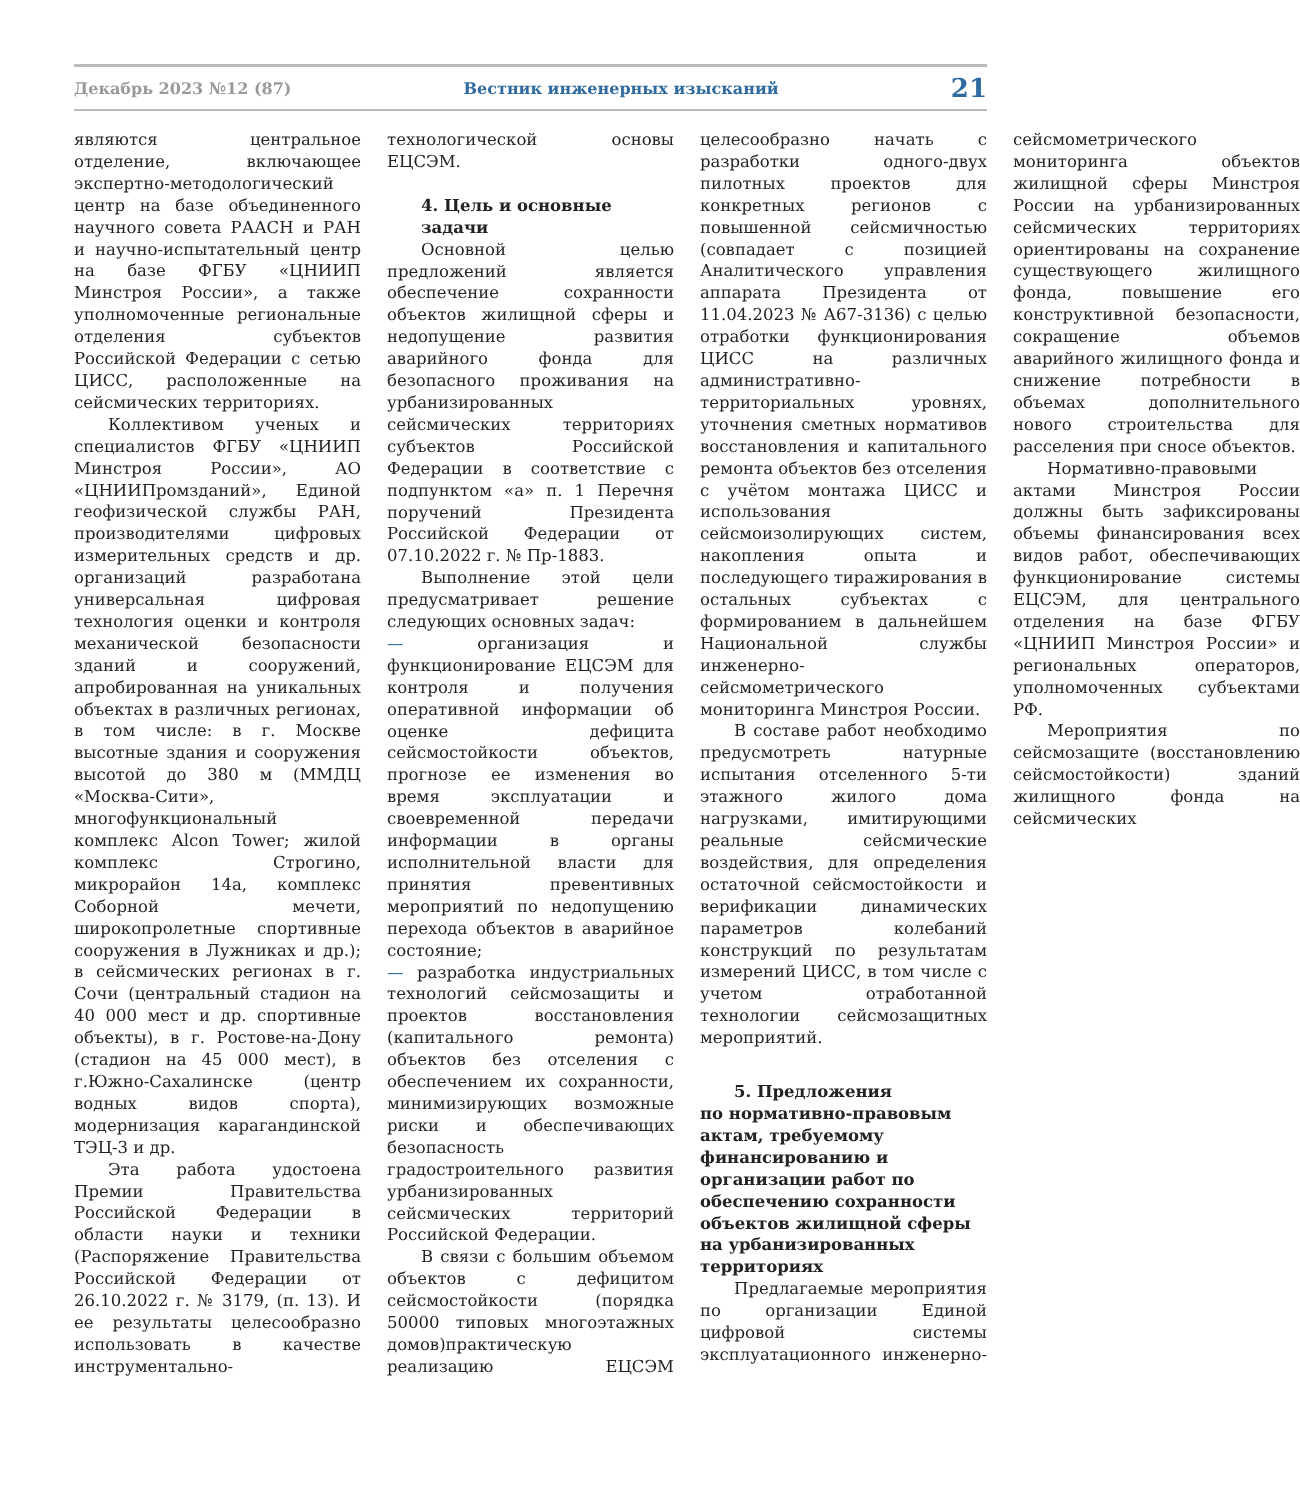Декабрь 2023 №12 (87) Вестник инженерных изысканий 21
являются центральное отделение, включающее экспертно-методологический центр на базе объединенного научного совета РААСН и РАН и научно-испытательный центр на базе ФГБУ «ЦНИИП Минстроя России», а также уполномоченные региональные отделения субъектов Российской Федерации с сетью ЦИСС, расположенные на сейсмических территориях.
Коллективом ученых и специалистов ФГБУ «ЦНИИП Минстроя России», АО «ЦНИИПромзданий», Единой геофизической службы РАН, производителями цифровых измерительных средств и др. организаций разработана универсальная цифровая технология оценки и контроля механической безопасности зданий и сооружений, апробированная на уникальных объектах в различных регионах, в том числе: в г. Москве высотные здания и сооружения высотой до 380 м (ММДЦ «Москва-Сити», многофункциональный комплекс Alcon Tower; жилой комплекс Строгино, микрорайон 14а, комплекс Соборной мечети, широкопролетные спортивные сооружения в Лужниках и др.); в сейсмических регионах в г. Сочи (центральный стадион на 40 000 мест и др. спортивные объекты), в г. Ростове-на-Дону (стадион на 45 000 мест), в г.Южно-Сахалинске (центр водных видов спорта), модернизация карагандинской ТЭЦ-3 и др.
Эта работа удостоена Премии Правительства Российской Федерации в области науки и техники (Распоряжение Правительства Российской Федерации от 26.10.2022 г. № 3179, (п. 13). И ее результаты целесообразно использовать в качестве инструментально-технологической основы ЕЦСЭМ.
4. Цель и основные задачи
Основной целью предложений является обеспечение сохранности объектов жилищной сферы и недопущение развития аварийного фонда для безопасного проживания на урбанизированных сейсмических территориях субъектов Российской Федерации в соответствие с подпунктом «а» п. 1 Перечня поручений Президента Российской Федерации от 07.10.2022 г. № Пр-1883.
Выполнение этой цели предусматривает решение следующих основных задач:
— организация и функционирование ЕЦСЭМ для контроля и получения оперативной информации об оценке дефицита сейсмостойкости объектов, прогнозе ее изменения во время эксплуатации и своевременной передачи информации в органы исполнительной власти для принятия превентивных мероприятий по недопущению перехода объектов в аварийное состояние;
— разработка индустриальных технологий сейсмозащиты и проектов восстановления (капитального ремонта) объектов без отселения с обеспечением их сохранности, минимизирующих возможные риски и обеспечивающих безопасность градостроительного развития урбанизированных сейсмических территорий Российской Федерации.
В связи с большим объемом объектов с дефицитом сейсмостойкости (порядка 50000 типовых многоэтажных домов)практическую реализацию ЕЦСЭМ целесообразно начать с разработки одного-двух пилотных проектов для конкретных регионов с повышенной сейсмичностью (совпадает с позицией Аналитического управления аппарата Президента от 11.04.2023 № А67-3136) с целью отработки функционирования ЦИСС на различных административно-территориальных уровнях, уточнения сметных нормативов восстановления и капитального ремонта объектов без отселения с учётом монтажа ЦИСС и использования сейсмоизолирующих систем, накопления опыта и последующего тиражирования в остальных субъектах с формированием в дальнейшем Национальной службы инженерно-сейсмометрического мониторинга Минстроя России.
В составе работ необходимо предусмотреть натурные испытания отселенного 5-ти этажного жилого дома нагрузками, имитирующими реальные сейсмические воздействия, для определения остаточной сейсмостойкости и верификации динамических параметров колебаний конструкций по результатам измерений ЦИСС, в том числе с учетом отработанной технологии сейсмозащитных мероприятий.
5. Предложения
по нормативно-правовым актам, требуемому финансированию и организации работ по обеспечению сохранности объектов жилищной сферы на урбанизированных территориях
Предлагаемые мероприятия по организации Единой цифровой системы эксплуатационного инженерно-сейсмометрического мониторинга объектов жилищной сферы Минстроя России на урбанизированных сейсмических территориях ориентированы на сохранение существующего жилищного фонда, повышение его конструктивной безопасности, сокращение объемов аварийного жилищного фонда и снижение потребности в объемах дополнительного нового строительства для расселения при сносе объектов.
Нормативно-правовыми актами Минстроя России должны быть зафиксированы объемы финансирования всех видов работ, обеспечивающих функционирование системы ЕЦСЭМ, для центрального отделения на базе ФГБУ «ЦНИИП Минстроя России» и региональных операторов, уполномоченных субъектами РФ.
Мероприятия по сейсмозащите (восстановлению сейсмостойкости) зданий жилищного фонда на сейсмических